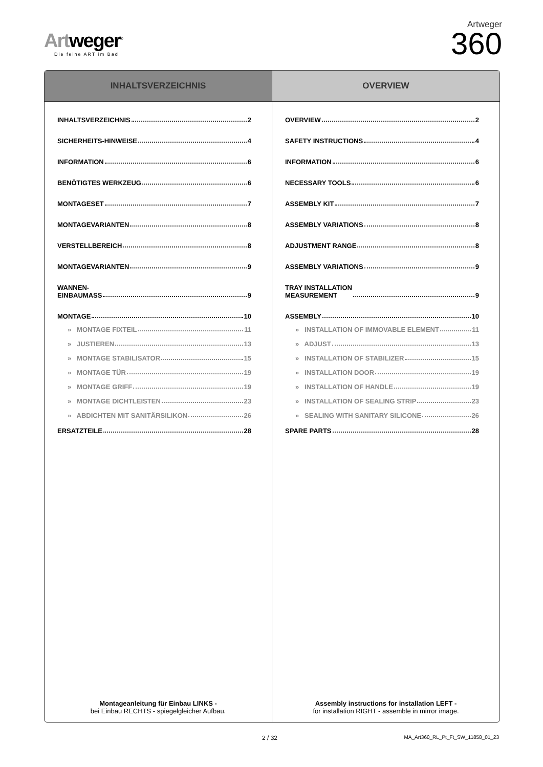Artweger<sup>®</sup>
Die feine ART im Bad
Artweger
360
INHALTSVERZEICHNIS
INHALTSVERZEICHNIS 2
SICHERHEITS-HINWEISE 4
INFORMATION 6
BENÖTIGTES WERKZEUG 6
MONTAGESET 7
MONTAGEVARIANTEN 8
VERSTELLBEREICH 8
MONTAGEVARIANTEN 9
WANNEN-
EINBAUMASS 9
MONTAGE 10
» MONTAGE FIXTEIL 11
» JUSTIEREN 13
» MONTAGE STABILISATOR 15
» MONTAGE TÜR 19
» MONTAGE GRIFF 19
» MONTAGE DICHTLEISTEN 23
» ABDICHTEN MIT SANITÄRSILIKON 26
ERSATZTEILE 28
Montageanleitung für Einbau LINKS -
bei Einbau RECHTS - spiegelgleicher Aufbau.
OVERVIEW
OVERVIEW 2
SAFETY INSTRUCTIONS 4
INFORMATION 6
NECESSARY TOOLS 6
ASSEMBLY KIT 7
ASSEMBLY VARIATIONS 8
ADJUSTMENT RANGE 8
ASSEMBLY VARIATIONS 9
TRAY INSTALLATION
MEASUREMENT 9
ASSEMBLY 10
» INSTALLATION OF IMMOVABLE ELEMENT 11
» ADJUST 13
» INSTALLATION OF STABILIZER 15
» INSTALLATION DOOR 19
» INSTALLATION OF HANDLE 19
» INSTALLATION OF SEALING STRIP 23
» SEALING WITH SANITARY SILICONE 26
SPARE PARTS 28
Assembly instructions for installation LEFT -
for installation RIGHT - assemble in mirror image.
2 / 32
MA_Art360_RL_Pt_Ft_SW_11858_01_23